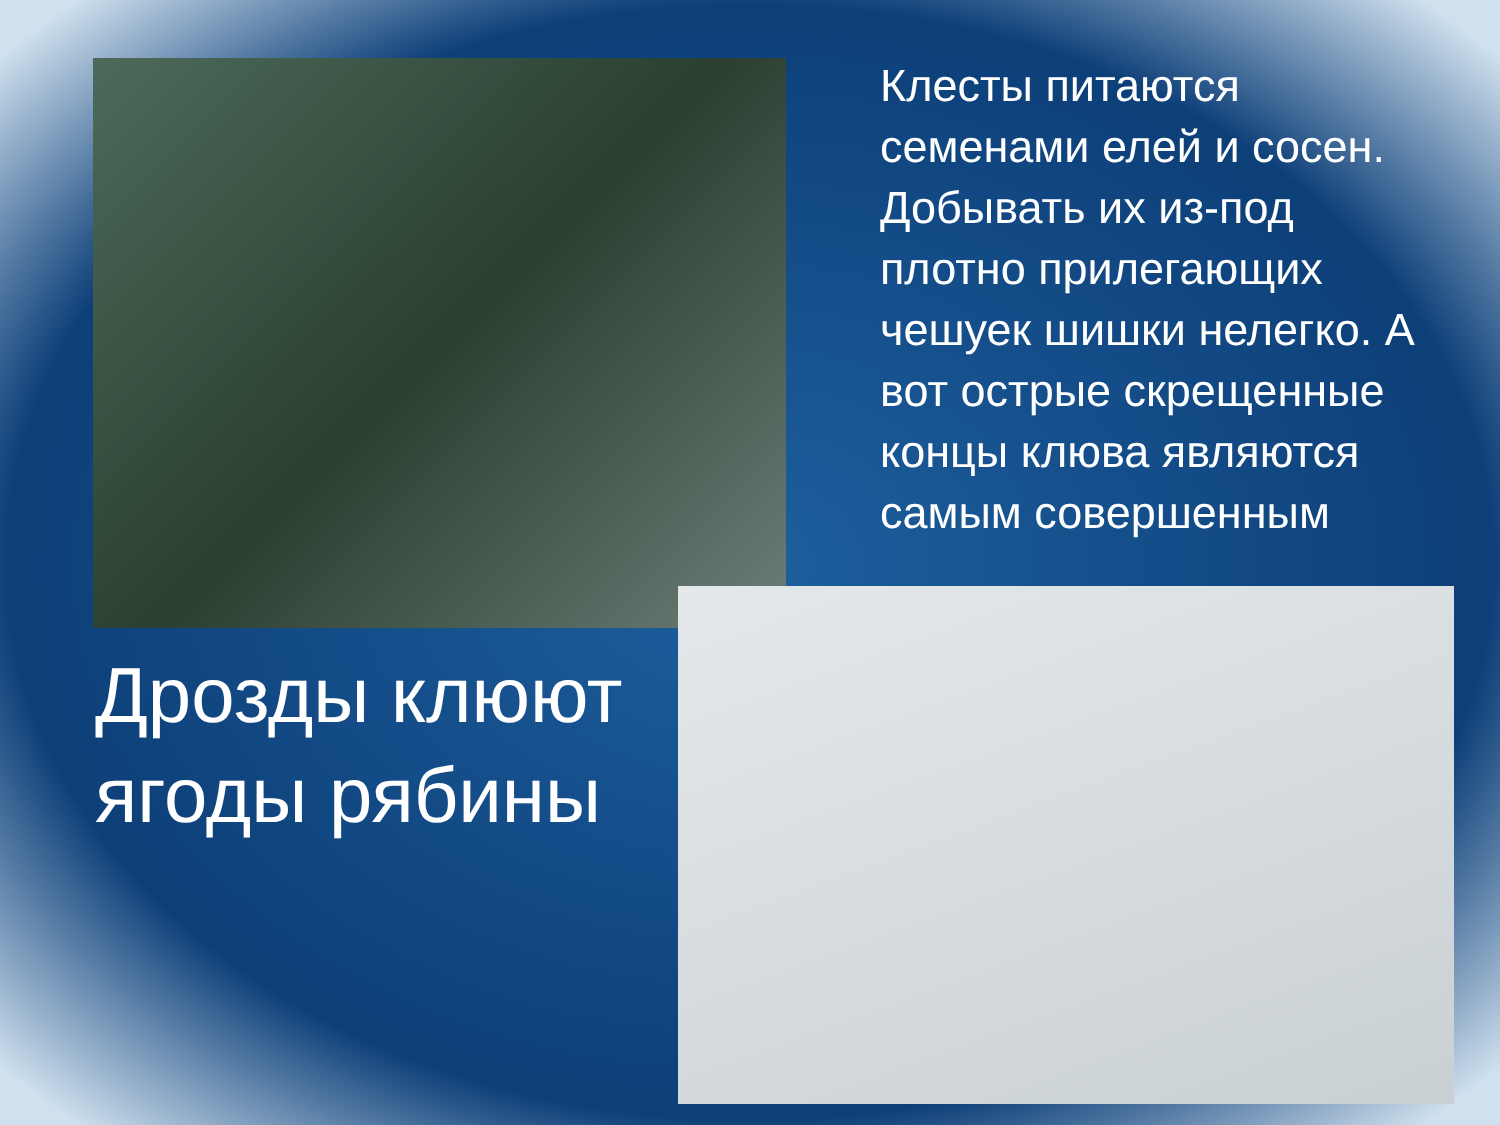Клесты питаются семенами елей и сосен. Добывать их из-под плотно прилегающих чешуек шишки нелегко. А вот острые скрещенные концы клюва являются самым совершенным
Дрозды клюют ягоды рябины